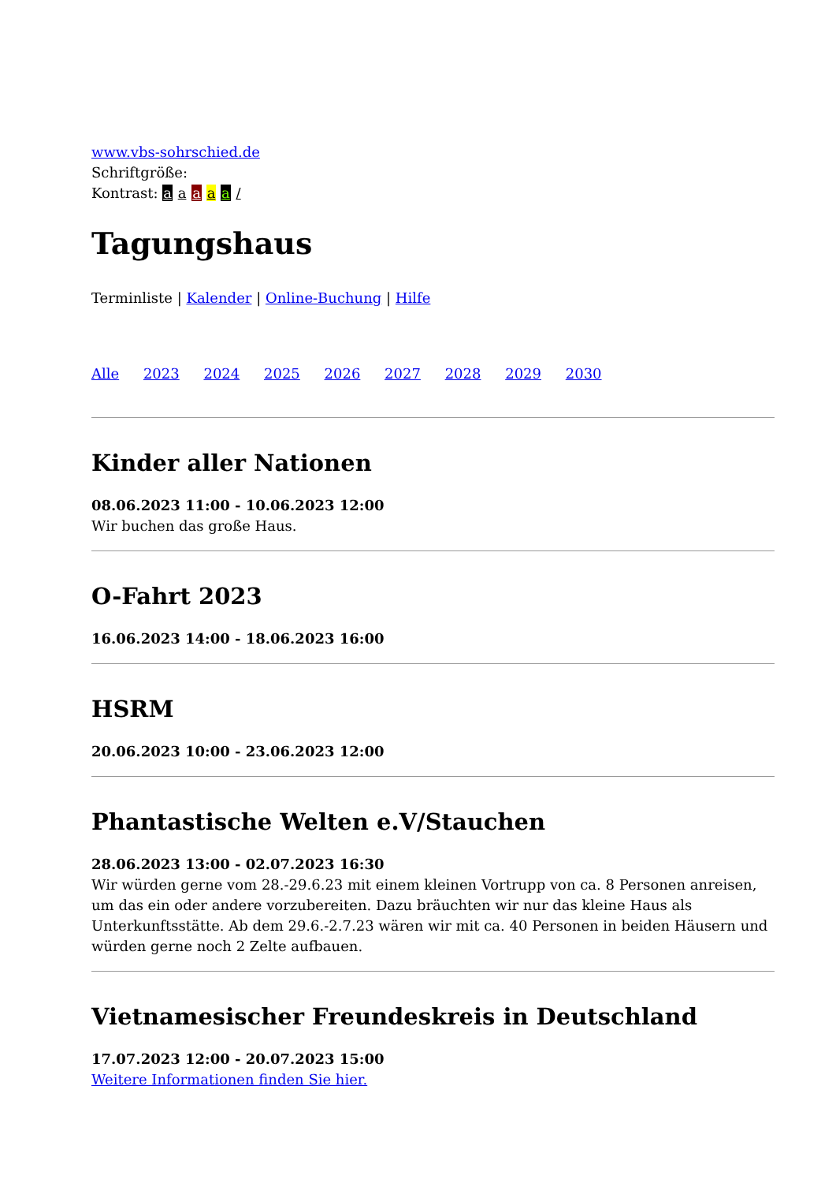www.vbs-sohrschied.de
Schriftgröße:
Kontrast: a a a a a /
Tagungshaus
Terminliste | Kalender | Online-Buchung | Hilfe
Alle 2023 2024 2025 2026 2027 2028 2029 2030
Kinder aller Nationen
08.06.2023 11:00 - 10.06.2023 12:00
Wir buchen das große Haus.
O-Fahrt 2023
16.06.2023 14:00 - 18.06.2023 16:00
HSRM
20.06.2023 10:00 - 23.06.2023 12:00
Phantastische Welten e.V/Stauchen
28.06.2023 13:00 - 02.07.2023 16:30
Wir würden gerne vom 28.-29.6.23 mit einem kleinen Vortrupp von ca. 8 Personen anreisen, um das ein oder andere vorzubereiten. Dazu bräuchten wir nur das kleine Haus als Unterkunftsstätte. Ab dem 29.6.-2.7.23 wären wir mit ca. 40 Personen in beiden Häusern und würden gerne noch 2 Zelte aufbauen.
Vietnamesischer Freundeskreis in Deutschland
17.07.2023 12:00 - 20.07.2023 15:00
Weitere Informationen finden Sie hier.